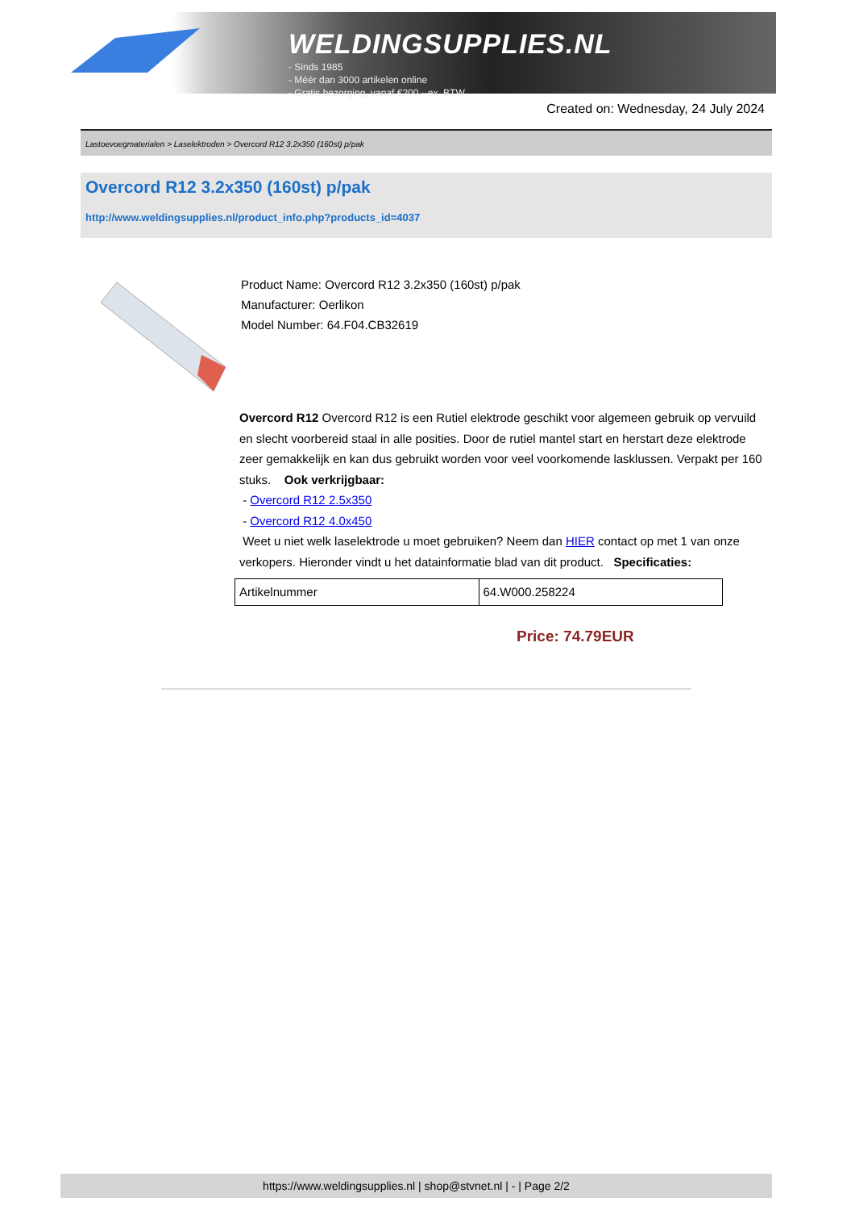WELDINGSUPPLIES.NL
- Sinds 1985
- Méér dan 3000 artikelen online
- Gratis bezorging, vanaf €200,--ex. BTW
Created on: Wednesday, 24 July 2024
Lastoevoegmaterialen > Laselektroden > Overcord R12 3.2x350 (160st) p/pak
Overcord R12 3.2x350 (160st) p/pak
http://www.weldingsupplies.nl/product_info.php?products_id=4037
Product Name: Overcord R12 3.2x350 (160st) p/pak
Manufacturer: Oerlikon
Model Number: 64.F04.CB32619
Overcord R12 Overcord R12 is een Rutiel elektrode geschikt voor algemeen gebruik op vervuild en slecht voorbereid staal in alle posities. Door de rutiel mantel start en herstart deze elektrode zeer gemakkelijk en kan dus gebruikt worden voor veel voorkomende lasklussen. Verpakt per 160 stuks. Ook verkrijgbaar:
- Overcord R12 2.5x350
- Overcord R12 4.0x450
Weet u niet welk laselektrode u moet gebruiken? Neem dan HIER contact op met 1 van onze verkopers. Hieronder vindt u het datainformatie blad van dit product. Specificaties:
| Artikelnummer | 64.W000.258224 |
Price: 74.79EUR
https://www.weldingsupplies.nl | shop@stvnet.nl | - | Page 2/2